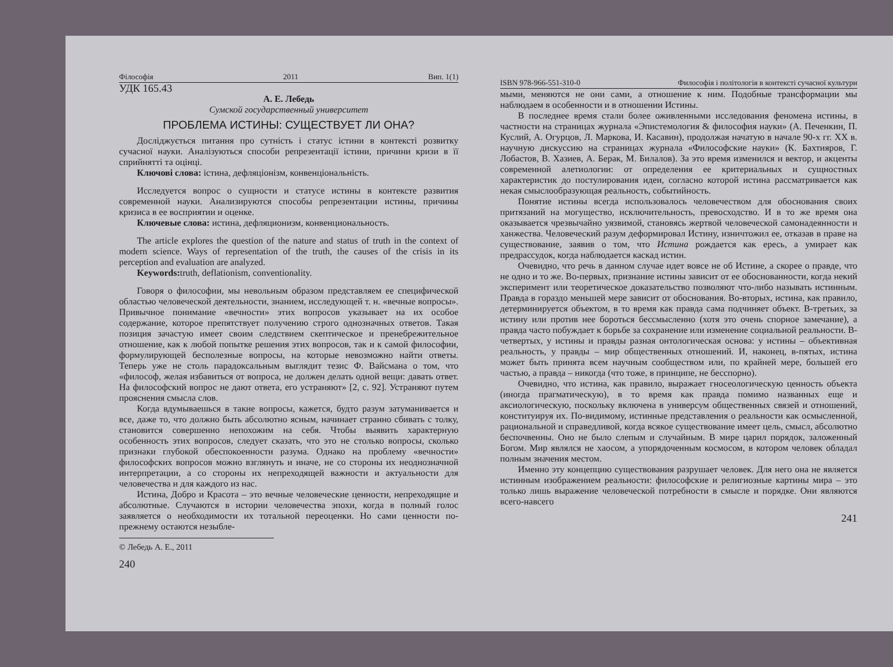Філософія 2011 Вип. 1(1)
УДК 165.43
А. Е. Лебедь
Сумской государственный университет
ПРОБЛЕМА ИСТИНЫ: СУЩЕСТВУЕТ ЛИ ОНА?
Досліджується питання про сутність і статус істини в контексті розвитку сучасної науки. Аналізуються способи репрезентації істини, причини кризи в її сприйнятті та оцінці.
Ключові слова: істина, дефляціонізм, конвенціональність.
Исследуется вопрос о сущности и статусе истины в контексте развития современной науки. Анализируются способы репрезентации истины, причины кризиса в ее восприятии и оценке.
Ключевые слова: истина, дефляционизм, конвенциональность.
The article explores the question of the nature and status of truth in the context of modern science. Ways of representation of the truth, the causes of the crisis in its perception and evaluation are analyzed.
Keywords: truth, deflationism, conventionality.
Говоря о философии, мы невольным образом представляем ее специфической областью человеческой деятельности, знанием, исследующей т. н. «вечные вопросы». Привычное понимание «вечности» этих вопросов указывает на их особое содержание, которое препятствует получению строго однозначных ответов. Такая позиция зачастую имеет своим следствием скептическое и пренебрежительное отношение, как к любой попытке решения этих вопросов, так и к самой философии, формулирующей бесполезные вопросы, на которые невозможно найти ответы. Теперь уже не столь парадоксальным выглядит тезис Ф. Вайсмана о том, что «философ, желая избавиться от вопроса, не должен делать одной вещи: давать ответ. На философский вопрос не дают ответа, его устраняют» [2, с. 92]. Устраняют путем прояснения смысла слов.
Когда вдумываешься в такие вопросы, кажется, будто разум затуманивается и все, даже то, что должно быть абсолютно ясным, начинает странно сбивать с толку, становится совершенно непохожим на себя. Чтобы выявить характерную особенность этих вопросов, следует сказать, что это не столько вопросы, сколько признаки глубокой обеспокоенности разума. Однако на проблему «вечности» философских вопросов можно взглянуть и иначе, не со стороны их неоднозначной интерпретации, а со стороны их непреходящей важности и актуальности для человечества и для каждого из нас.
Истина, Добро и Красота – это вечные человеческие ценности, непреходящие и абсолютные. Случаются в истории человечества эпохи, когда в полный голос заявляется о необходимости их тотальной переоценки. Но сами ценности по-прежнему остаются незыбле-
© Лебедь А. Е., 2011
240
ISBN 978-966-551-310-0 Философія і політологія в контексті сучасної культури
мыми, меняются не они сами, а отношение к ним. Подобные трансформации мы наблюдаем в особенности и в отношении Истины.
В последнее время стали более оживленными исследования феномена истины, в частности на страницах журнала «Эпистемология & философия науки» (А. Печенкин, П. Куслий, А. Огурцов, Л. Маркова, И. Касавин), продолжая начатую в начале 90-х гг. XX в. научную дискуссию на страницах журнала «Философские науки» (К. Бахтияров, Г. Лобастов, В. Хазиев, А. Берак, М. Билалов). За это время изменился и вектор, и акценты современной алетиологии: от определения ее критериальных и сущностных характеристик до постулирования идеи, согласно которой истина рассматривается как некая смыслообразующая реальность, событийность.
Понятие истины всегда использовалось человечеством для обоснования своих притязаний на могущество, исключительность, превосходство. И в то же время она оказывается чрезвычайно уязвимой, становясь жертвой человеческой самонадеянности и ханжества. Человеческий разум деформировал Истину, изничтожил ее, отказав в праве на существование, заявив о том, что Истина рождается как ересь, а умирает как предрассудок, когда наблюдается каскад истин.
Очевидно, что речь в данном случае идет вовсе не об Истине, а скорее о правде, что не одно и то же. Во-первых, признание истины зависит от ее обоснованности, когда некий эксперимент или теоретическое доказательство позволяют что-либо называть истинным. Правда в гораздо меньшей мере зависит от обоснования. Во-вторых, истина, как правило, детерминируется объектом, в то время как правда сама подчиняет объект. В-третьих, за истину или против нее бороться бессмысленно (хотя это очень спорное замечание), а правда часто побуждает к борьбе за сохранение или изменение социальной реальности. В-четвертых, у истины и правды разная онтологическая основа: у истины – объективная реальность, у правды – мир общественных отношений. И, наконец, в-пятых, истина может быть принята всем научным сообществом или, по крайней мере, большей его частью, а правда – никогда (что тоже, в принципе, не бесспорно).
Очевидно, что истина, как правило, выражает гносеологическую ценность объекта (иногда прагматическую), в то время как правда помимо названных еще и аксиологическую, поскольку включена в универсум общественных связей и отношений, конституируя их. По-видимому, истинные представления о реальности как осмысленной, рациональной и справедливой, когда всякое существование имеет цель, смысл, абсолютно беспочвенны. Оно не было слепым и случайным. В мире царил порядок, заложенный Богом. Мир являлся не хаосом, а упорядоченным космосом, в котором человек обладал полным значения местом.
Именно эту концепцию существования разрушает человек. Для него она не является истинным изображением реальности: философские и религиозные картины мира – это только лишь выражение человеческой потребности в смысле и порядке. Они являются всего-навсего
241